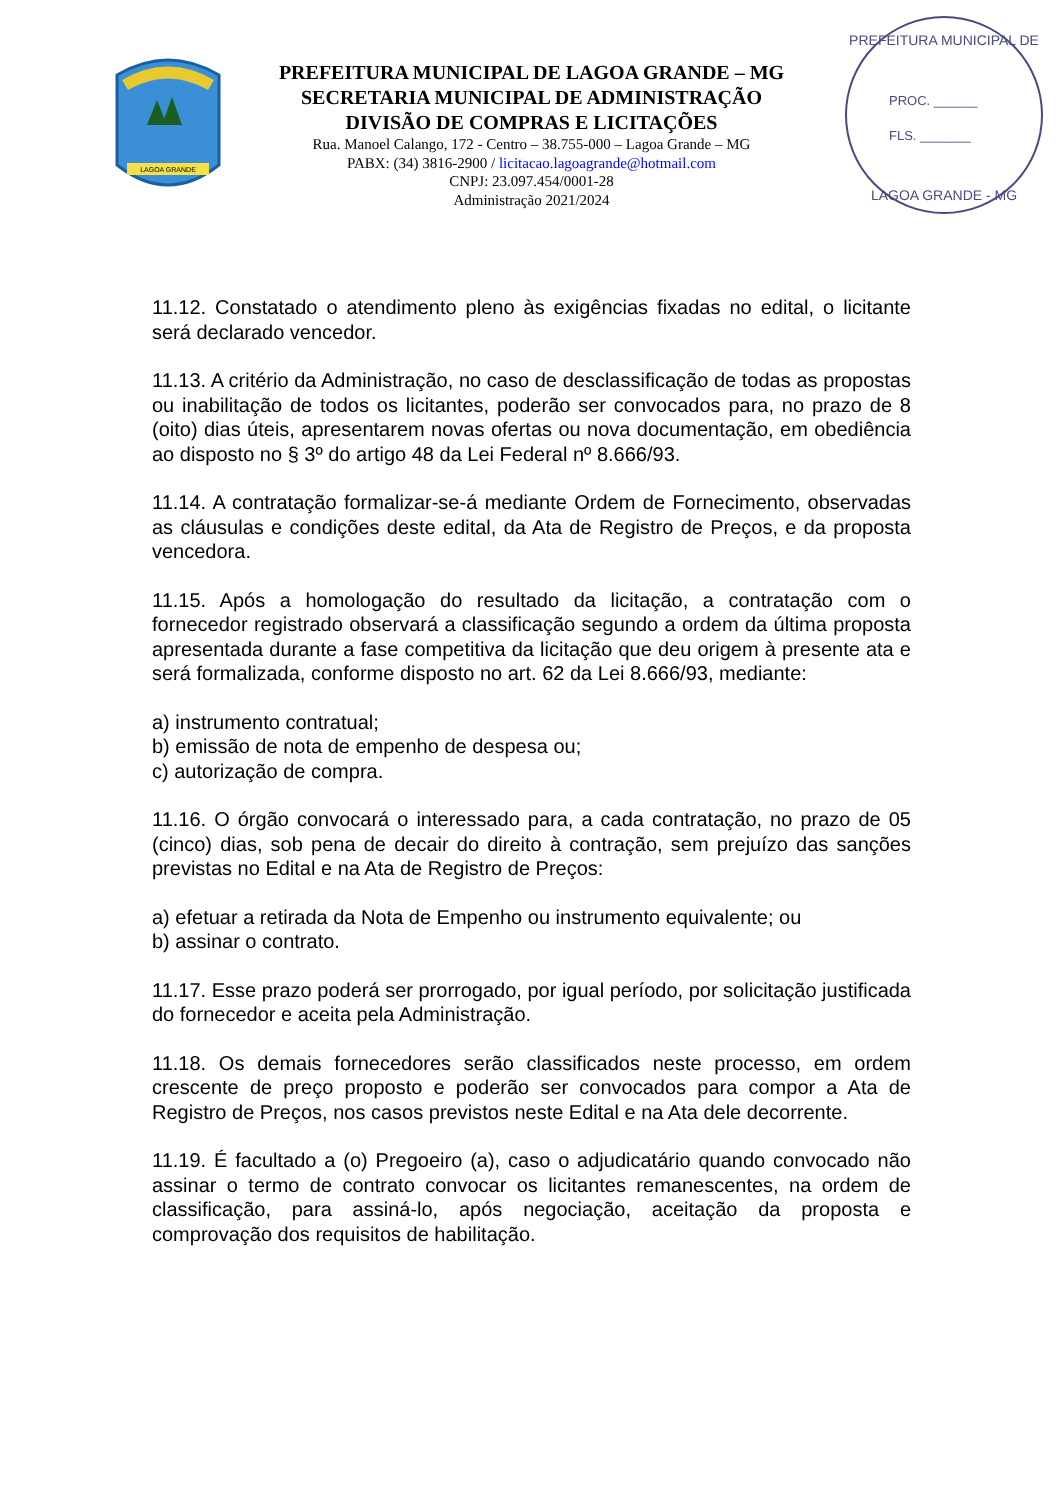LAGOA GRANDE
PREFEITURA MUNICIPAL DE LAGOA GRANDE – MG
SECRETARIA MUNICIPAL DE ADMINISTRAÇÃO
DIVISÃO DE COMPRAS E LICITAÇÕES
Rua. Manoel Calango, 172 - Centro – 38.755-000 – Lagoa Grande – MG
PABX: (34) 3816-2900 / licitacao.lagoagrande@hotmail.com
CNPJ: 23.097.454/0001-28
Administração 2021/2024
PREFEITURA MUNICIPAL DE
PROC. ______
FLS. _______
LAGOA GRANDE - MG
11.12. Constatado o atendimento pleno às exigências fixadas no edital, o licitante será declarado vencedor.
11.13. A critério da Administração, no caso de desclassificação de todas as propostas ou inabilitação de todos os licitantes, poderão ser convocados para, no prazo de 8 (oito) dias úteis, apresentarem novas ofertas ou nova documentação, em obediência ao disposto no § 3º do artigo 48 da Lei Federal nº 8.666/93.
11.14. A contratação formalizar-se-á mediante Ordem de Fornecimento, observadas as cláusulas e condições deste edital, da Ata de Registro de Preços, e da proposta vencedora.
11.15. Após a homologação do resultado da licitação, a contratação com o fornecedor registrado observará a classificação segundo a ordem da última proposta apresentada durante a fase competitiva da licitação que deu origem à presente ata e será formalizada, conforme disposto no art. 62 da Lei 8.666/93, mediante:
a) instrumento contratual;
b) emissão de nota de empenho de despesa ou;
c) autorização de compra.
11.16. O órgão convocará o interessado para, a cada contratação, no prazo de 05 (cinco) dias, sob pena de decair do direito à contração, sem prejuízo das sanções previstas no Edital e na Ata de Registro de Preços:
a) efetuar a retirada da Nota de Empenho ou instrumento equivalente; ou
b) assinar o contrato.
11.17. Esse prazo poderá ser prorrogado, por igual período, por solicitação justificada do fornecedor e aceita pela Administração.
11.18. Os demais fornecedores serão classificados neste processo, em ordem crescente de preço proposto e poderão ser convocados para compor a Ata de Registro de Preços, nos casos previstos neste Edital e na Ata dele decorrente.
11.19. É facultado a (o) Pregoeiro (a), caso o adjudicatário quando convocado não assinar o termo de contrato convocar os licitantes remanescentes, na ordem de classificação, para assiná-lo, após negociação, aceitação da proposta e comprovação dos requisitos de habilitação.